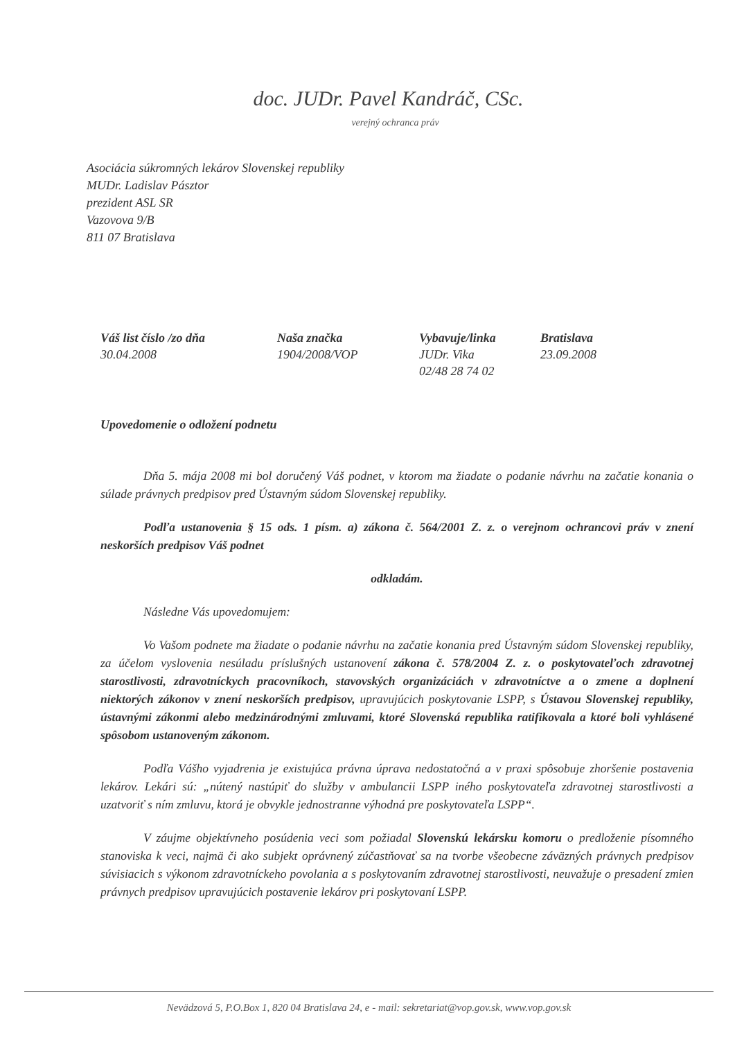doc. JUDr. Pavel Kandráč, CSc.
verejný ochranca práv
Asociácia súkromných lekárov Slovenskej republiky
MUDr. Ladislav Pásztor
prezident ASL SR
Vazovova 9/B
811 07 Bratislava
Váš list číslo /zo dňa
30.04.2008
Naša značka
1904/2008/VOP
Vybavuje/linka
JUDr. Vika
02/48 28 74 02
Bratislava
23.09.2008
Upovedomenie o odložení podnetu
Dňa 5. mája 2008 mi bol doručený Váš podnet, v ktorom ma žiadate o podanie návrhu na začatie konania o súlade právnych predpisov pred Ústavným súdom Slovenskej republiky.
Podľa ustanovenia § 15 ods. 1 písm. a) zákona č. 564/2001 Z. z. o verejnom ochrancovi práv v znení neskorších predpisov Váš podnet
odkladám.
Následne Vás upovedomujem:
Vo Vašom podnete ma žiadate o podanie návrhu na začatie konania pred Ústavným súdom Slovenskej republiky, za účelom vyslovenia nesúladu príslušných ustanovení zákona č. 578/2004 Z. z. o poskytovateľoch zdravotnej starostlivosti, zdravotníckych pracovníkoch, stavovských organizáciách v zdravotníctve a o zmene a doplnení niektorých zákonov v znení neskorších predpisov, upravujúcich poskytovanie LSPP, s Ústavou Slovenskej republiky, ústavnými zákonmi alebo medzinárodnými zmluvami, ktoré Slovenská republika ratifikovala a ktoré boli vyhlásené spôsobom ustanoveným zákonom.
Podľa Vášho vyjadrenia je existujúca právna úprava nedostatočná a v praxi spôsobuje zhoršenie postavenia lekárov. Lekári sú: „nútený nastúpiť do služby v ambulancii LSPP iného poskytovateľa zdravotnej starostlivosti a uzatvoriť s ním zmluvu, ktorá je obvykle jednostranne výhodná pre poskytovateľa LSPP“.
V záujme objektívneho posúdenia veci som požiadal Slovenskú lekársku komoru o predloženie písomného stanoviska k veci, najmä či ako subjekt oprávnený zúčastňovať sa na tvorbe všeobecne záväzných právnych predpisov súvisiacich s výkonom zdravotníckeho povolania a s poskytovaním zdravotnej starostlivosti, neuvažuje o presadení zmien právnych predpisov upravujúcich postavenie lekárov pri poskytovaní LSPP.
Nevädzová 5, P.O.Box 1, 820 04 Bratislava 24, e - mail: sekretariat@vop.gov.sk, www.vop.gov.sk